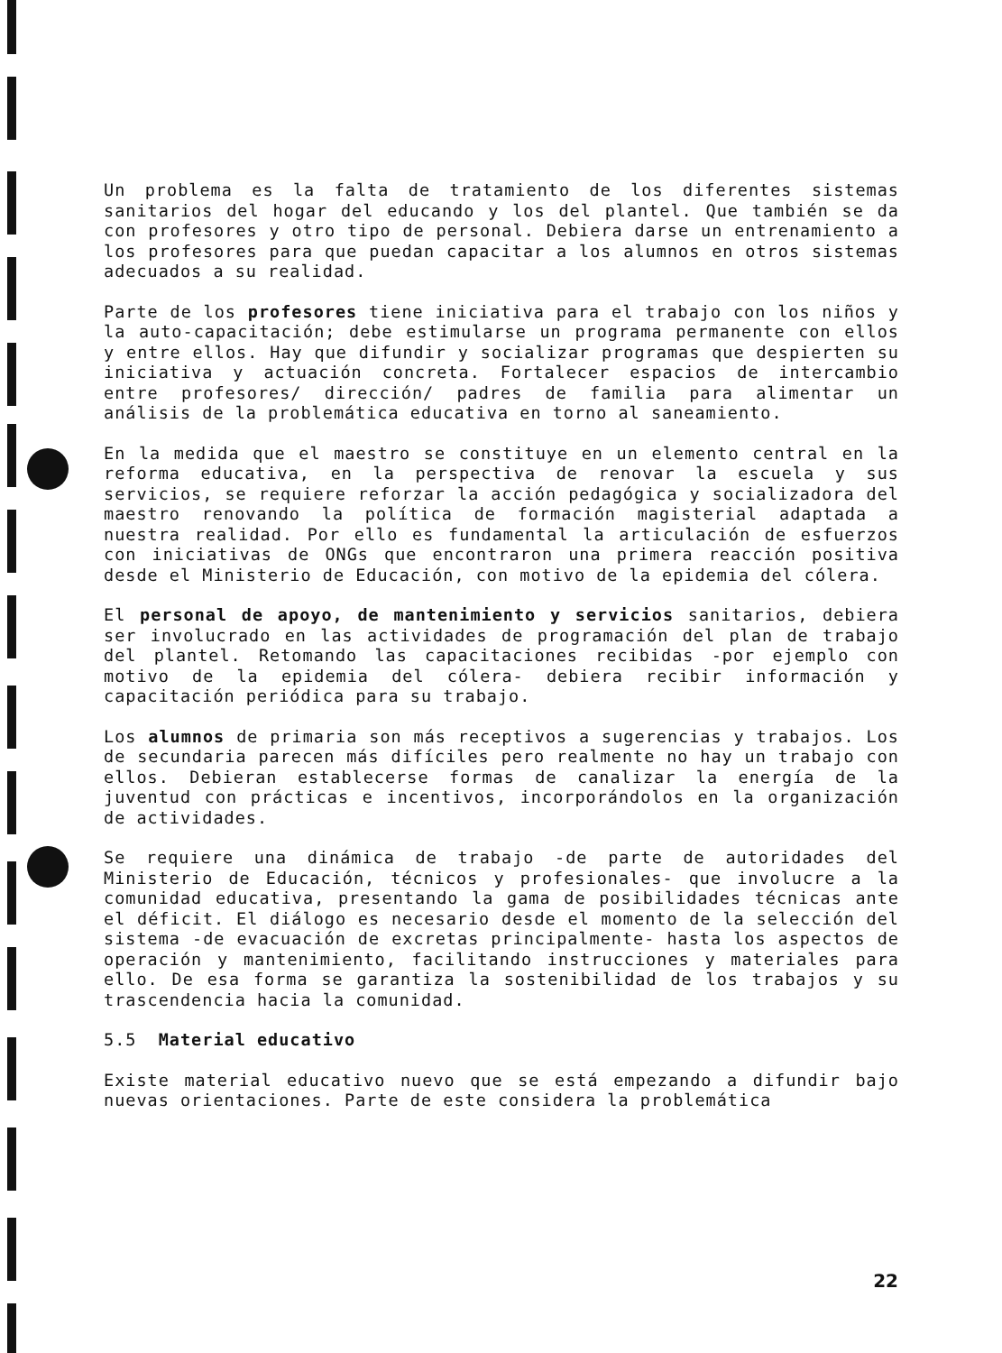Un problema es la falta de tratamiento de los diferentes sistemas sanitarios del hogar del educando y los del plantel. Que también se da con profesores y otro tipo de personal. Debiera darse un entrenamiento a los profesores para que puedan capacitar a los alumnos en otros sistemas adecuados a su realidad.
Parte de los profesores tiene iniciativa para el trabajo con los niños y la auto-capacitación; debe estimularse un programa permanente con ellos y entre ellos. Hay que difundir y socializar programas que despierten su iniciativa y actuación concreta. Fortalecer espacios de intercambio entre profesores/ dirección/ padres de familia para alimentar un análisis de la problemática educativa en torno al saneamiento.
En la medida que el maestro se constituye en un elemento central en la reforma educativa, en la perspectiva de renovar la escuela y sus servicios, se requiere reforzar la acción pedagógica y socializadora del maestro renovando la política de formación magisterial adaptada a nuestra realidad. Por ello es fundamental la articulación de esfuerzos con iniciativas de ONGs que encontraron una primera reacción positiva desde el Ministerio de Educación, con motivo de la epidemia del cólera.
El personal de apoyo, de mantenimiento y servicios sanitarios, debiera ser involucrado en las actividades de programación del plan de trabajo del plantel. Retomando las capacitaciones recibidas -por ejemplo con motivo de la epidemia del cólera- debiera recibir información y capacitación periódica para su trabajo.
Los alumnos de primaria son más receptivos a sugerencias y trabajos. Los de secundaria parecen más difíciles pero realmente no hay un trabajo con ellos. Debieran establecerse formas de canalizar la energía de la juventud con prácticas e incentivos, incorporándolos en la organización de actividades.
Se requiere una dinámica de trabajo -de parte de autoridades del Ministerio de Educación, técnicos y profesionales- que involucre a la comunidad educativa, presentando la gama de posibilidades técnicas ante el déficit. El diálogo es necesario desde el momento de la selección del sistema -de evacuación de excretas principalmente- hasta los aspectos de operación y mantenimiento, facilitando instrucciones y materiales para ello. De esa forma se garantiza la sostenibilidad de los trabajos y su trascendencia hacia la comunidad.
5.5 Material educativo
Existe material educativo nuevo que se está empezando a difundir bajo nuevas orientaciones. Parte de este considera la problemática
22